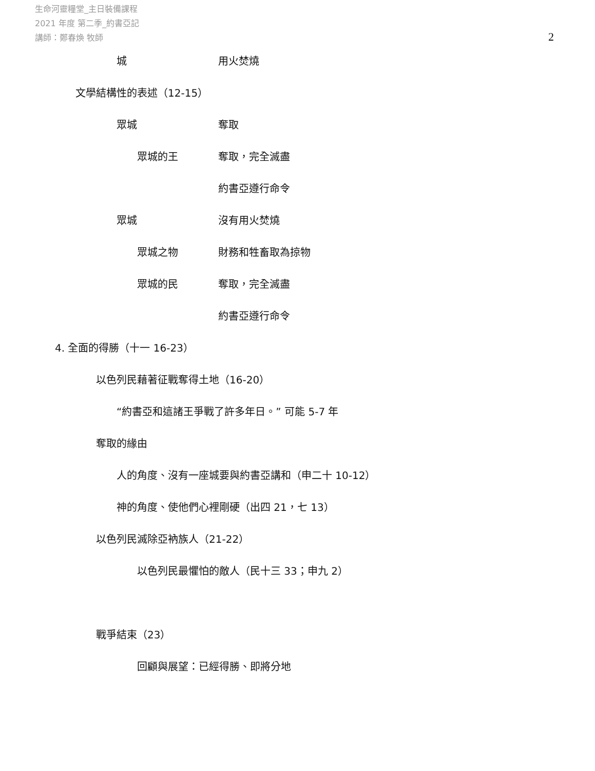生命河靈糧堂_主日裝備課程
2021 年度 第二季_約書亞記
講師：鄭春煥 牧師
2
城 用火焚燒
文學結構性的表述（12-15）
眾城 奪取
眾城的王 奪取，完全滅盡
約書亞遵行命令
眾城 沒有用火焚燒
眾城之物 財務和牲畜取為掠物
眾城的民 奪取，完全滅盡
約書亞遵行命令
4. 全面的得勝（十一 16-23）
以色列民藉著征戰奪得土地（16-20）
“約書亞和這諸王爭戰了許多年日。” 可能 5-7 年
奪取的緣由
人的角度、沒有一座城要與約書亞講和（申二十 10-12）
神的角度、使他們心裡剛硬（出四 21，七 13）
以色列民滅除亞衲族人（21-22）
以色列民最懼怕的敵人（民十三 33；申九 2）
戰爭結束（23）
回顧與展望：已經得勝、即將分地